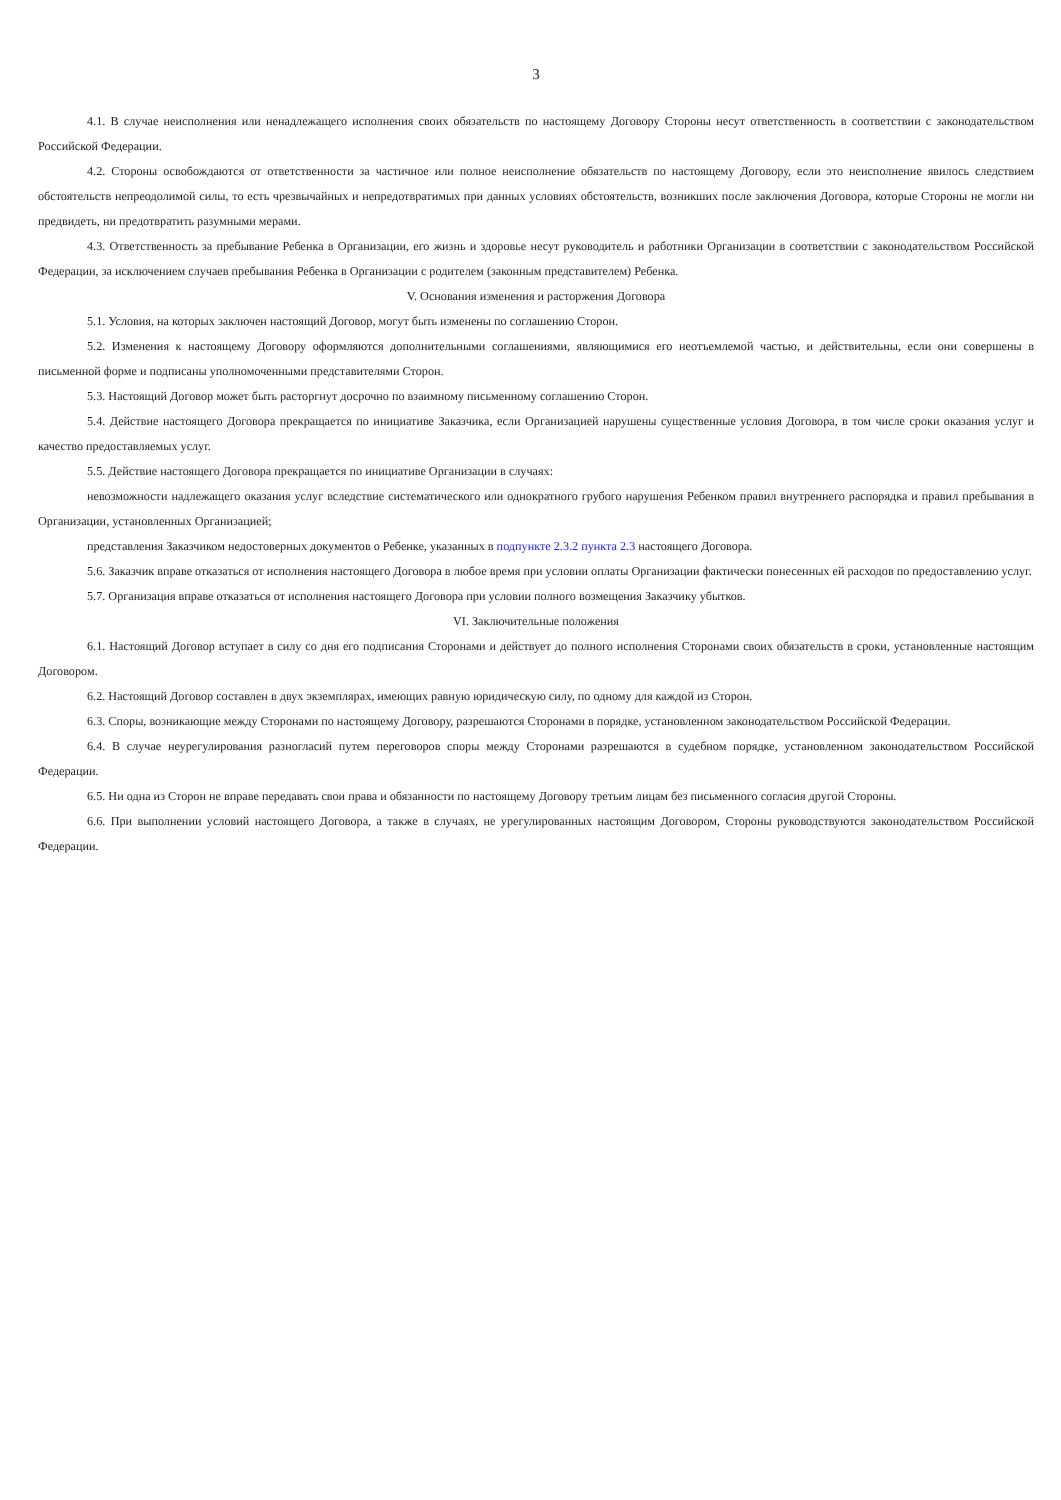3
4.1. В случае неисполнения или ненадлежащего исполнения своих обязательств по настоящему Договору Стороны несут ответственность в соответствии с законодательством Российской Федерации.
4.2. Стороны освобождаются от ответственности за частичное или полное неисполнение обязательств по настоящему Договору, если это неисполнение явилось следствием обстоятельств непреодолимой силы, то есть чрезвычайных и непредотвратимых при данных условиях обстоятельств, возникших после заключения Договора, которые Стороны не могли ни предвидеть, ни предотвратить разумными мерами.
4.3. Ответственность за пребывание Ребенка в Организации, его жизнь и здоровье несут руководитель и работники Организации в соответствии с законодательством Российской Федерации, за исключением случаев пребывания Ребенка в Организации с родителем (законным представителем) Ребенка.
V. Основания изменения и расторжения Договора
5.1. Условия, на которых заключен настоящий Договор, могут быть изменены по соглашению Сторон.
5.2. Изменения к настоящему Договору оформляются дополнительными соглашениями, являющимися его неотъемлемой частью, и действительны, если они совершены в письменной форме и подписаны уполномоченными представителями Сторон.
5.3. Настоящий Договор может быть расторгнут досрочно по взаимному письменному соглашению Сторон.
5.4. Действие настоящего Договора прекращается по инициативе Заказчика, если Организацией нарушены существенные условия Договора, в том числе сроки оказания услуг и качество предоставляемых услуг.
5.5. Действие настоящего Договора прекращается по инициативе Организации в случаях:
невозможности надлежащего оказания услуг вследствие систематического или однократного грубого нарушения Ребенком правил внутреннего распорядка и правил пребывания в Организации, установленных Организацией;
представления Заказчиком недостоверных документов о Ребенке, указанных в подпункте 2.3.2 пункта 2.3 настоящего Договора.
5.6. Заказчик вправе отказаться от исполнения настоящего Договора в любое время при условии оплаты Организации фактически понесенных ей расходов по предоставлению услуг.
5.7. Организация вправе отказаться от исполнения настоящего Договора при условии полного возмещения Заказчику убытков.
VI. Заключительные положения
6.1. Настоящий Договор вступает в силу со дня его подписания Сторонами и действует до полного исполнения Сторонами своих обязательств в сроки, установленные настоящим Договором.
6.2. Настоящий Договор составлен в двух экземплярах, имеющих равную юридическую силу, по одному для каждой из Сторон.
6.3. Споры, возникающие между Сторонами по настоящему Договору, разрешаются Сторонами в порядке, установленном законодательством Российской Федерации.
6.4. В случае неурегулирования разногласий путем переговоров споры между Сторонами разрешаются в судебном порядке, установленном законодательством Российской Федерации.
6.5. Ни одна из Сторон не вправе передавать свои права и обязанности по настоящему Договору третьим лицам без письменного согласия другой Стороны.
6.6. При выполнении условий настоящего Договора, а также в случаях, не урегулированных настоящим Договором, Стороны руководствуются законодательством Российской Федерации.